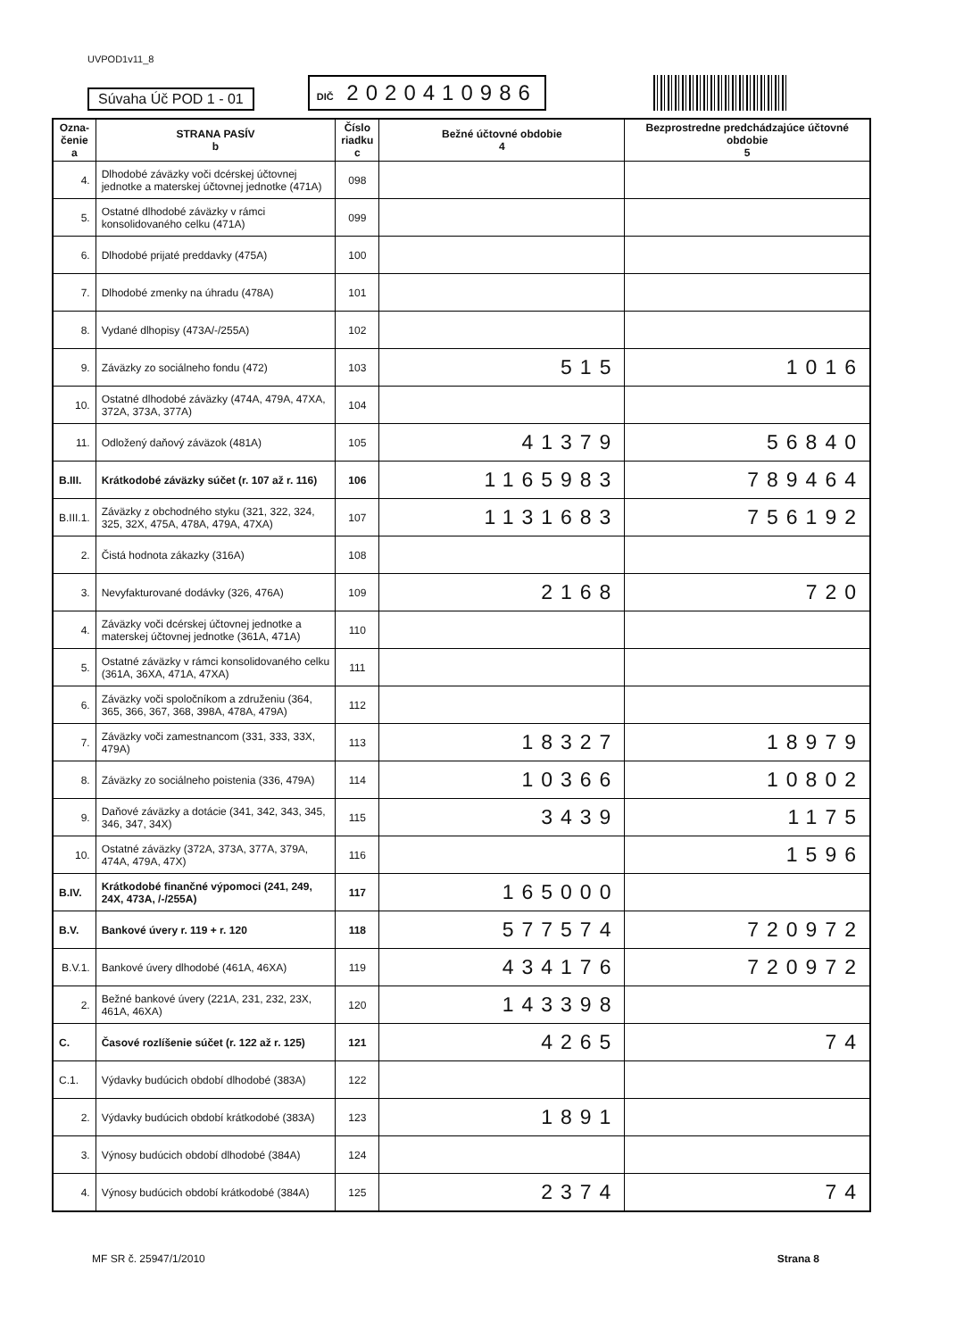UVPOD1v11_8
Súvaha Úč POD 1 - 01 DIČ 2020410986
| Ozna- čenie a | STRANA PASÍV b | Číslo riadku c | Bežné účtovné obdobie 4 | Bezprostredne predchádzajúce účtovné obdobie 5 |
| --- | --- | --- | --- | --- |
| 4. | Dlhodobé záväzky voči dcérskej účtovnej jednotke a materskej účtovnej jednotke (471A) | 098 | | |
| 5. | Ostatné dlhodobé záväzky v rámci konsolidovaného celku (471A) | 099 | | |
| 6. | Dlhodobé prijaté preddavky (475A) | 100 | | |
| 7. | Dlhodobé zmenky na úhradu (478A) | 101 | | |
| 8. | Vydané dlhopisy (473A/-/255A) | 102 | | |
| 9. | Záväzky zo sociálneho fondu (472) | 103 | 515 | 1016 |
| 10. | Ostatné dlhodobé záväzky (474A, 479A, 47XA, 372A, 373A, 377A) | 104 | | |
| 11. | Odložený daňový záväzok (481A) | 105 | 41379 | 56840 |
| B.III. | Krátkodobé záväzky súčet (r. 107 až r. 116) | 106 | 1165983 | 789464 |
| B.III.1. | Záväzky z obchodného styku (321, 322, 324, 325, 32X, 475A, 478A, 479A, 47XA) | 107 | 1131683 | 756192 |
| 2. | Čistá hodnota zákazky (316A) | 108 | | |
| 3. | Nevyfakturované dodávky (326, 476A) | 109 | 2168 | 720 |
| 4. | Záväzky voči dcérskej účtovnej jednotke a materskej účtovnej jednotke (361A, 471A) | 110 | | |
| 5. | Ostatné záväzky v rámci konsolidovaného celku (361A, 36XA, 471A, 47XA) | 111 | | |
| 6. | Záväzky voči spoločníkom a združeniu (364, 365, 366, 367, 368, 398A, 478A, 479A) | 112 | | |
| 7. | Záväzky voči zamestnancom (331, 333, 33X, 479A) | 113 | 18327 | 18979 |
| 8. | Záväzky zo sociálneho poistenia (336, 479A) | 114 | 10366 | 10802 |
| 9. | Daňové záväzky a dotácie (341, 342, 343, 345, 346, 347, 34X) | 115 | 3439 | 1175 |
| 10. | Ostatné záväzky (372A, 373A, 377A, 379A, 474A, 479A, 47X) | 116 | | 1596 |
| B.IV. | Krátkodobé finančné výpomoci (241, 249, 24X, 473A, /-/255A) | 117 | 165000 | |
| B.V. | Bankové úvery r. 119 + r. 120 | 118 | 577574 | 720972 |
| B.V.1. | Bankové úvery dlhodobé (461A, 46XA) | 119 | 434176 | 720972 |
| 2. | Bežné bankové úvery (221A, 231, 232, 23X, 461A, 46XA) | 120 | 143398 | |
| C. | Časové rozlíšenie súčet (r. 122 až r. 125) | 121 | 4265 | 74 |
| C.1. | Výdavky budúcich období dlhodobé (383A) | 122 | | |
| 2. | Výdavky budúcich období krátkodobé (383A) | 123 | 1891 | |
| 3. | Výnosy budúcich období dlhodobé (384A) | 124 | | |
| 4. | Výnosy budúcich období krátkodobé (384A) | 125 | 2374 | 74 |
MF SR č. 25947/1/2010 Strana 8